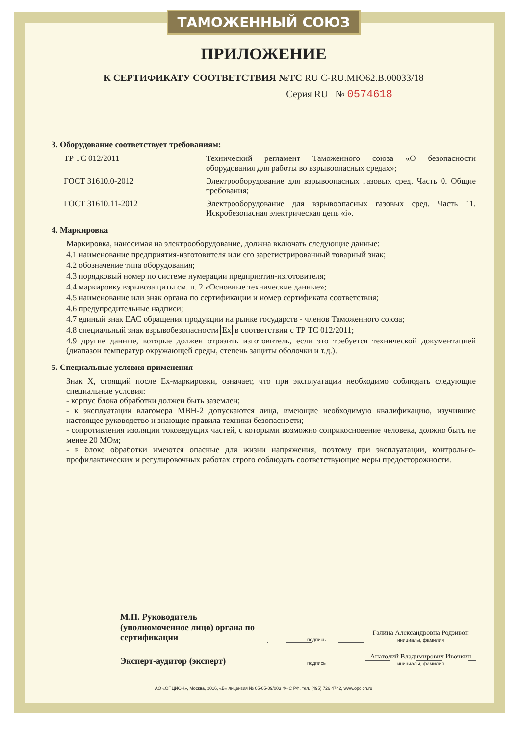ТАМОЖЕННЫЙ СОЮЗ
ПРИЛОЖЕНИЕ
К СЕРТИФИКАТУ СООТВЕТСТВИЯ №ТС RU C-RU.МЮ62.В.00033/18
Серия RU № 0574618
3. Оборудование соответствует требованиям:
ТР ТС 012/2011 Технический регламент Таможенного союза «О безопасности оборудования для работы во взрывоопасных средах»;
ГОСТ 31610.0-2012 Электрооборудование для взрывоопасных газовых сред. Часть 0. Общие требования;
ГОСТ 31610.11-2012 Электрооборудование для взрывоопасных газовых сред. Часть 11. Искробезопасная электрическая цепь «i».
4. Маркировка
Маркировка, наносимая на электрооборудование, должна включать следующие данные:
4.1 наименование предприятия-изготовителя или его зарегистрированный товарный знак;
4.2 обозначение типа оборудования;
4.3 порядковый номер по системе нумерации предприятия-изготовителя;
4.4 маркировку взрывозащиты см. п. 2 «Основные технические данные»;
4.5 наименование или знак органа по сертификации и номер сертификата соответствия;
4.6 предупредительные надписи;
4.7 единый знак ЕАС обращения продукции на рынке государств - членов Таможенного союза;
4.8 специальный знак взрывобезопасности Ex в соответствии с ТР ТС 012/2011;
4.9 другие данные, которые должен отразить изготовитель, если это требуется технической документацией (диапазон температур окружающей среды, степень защиты оболочки и т.д.).
5. Специальные условия применения
Знак X, стоящий после Ex-маркировки, означает, что при эксплуатации необходимо соблюдать следующие специальные условия:
- корпус блока обработки должен быть заземлен;
- к эксплуатации влагомера МВН-2 допускаются лица, имеющие необходимую квалификацию, изучившие настоящее руководство и знающие правила техники безопасности;
- сопротивления изоляции токоведущих частей, с которыми возможно соприкосновение человека, должно быть не менее 20 МОм;
- в блоке обработки имеются опасные для жизни напряжения, поэтому при эксплуатации, контрольно-профилактических и регулировочных работах строго соблюдать соответствующие меры предосторожности.
М.П. Руководитель (уполномоченное лицо) органа по сертификации
подпись
Галина Александровна Родзивон
инициалы, фамилия
Эксперт-аудитор (эксперт)
подпись
Анатолий Владимирович Ивочкин
инициалы, фамилия
АО «ОПЦИОН», Москва, 2016, «Б» лицензия № 05-05-09/003 ФНС РФ, тел. (495) 726 4742, www.opcion.ru